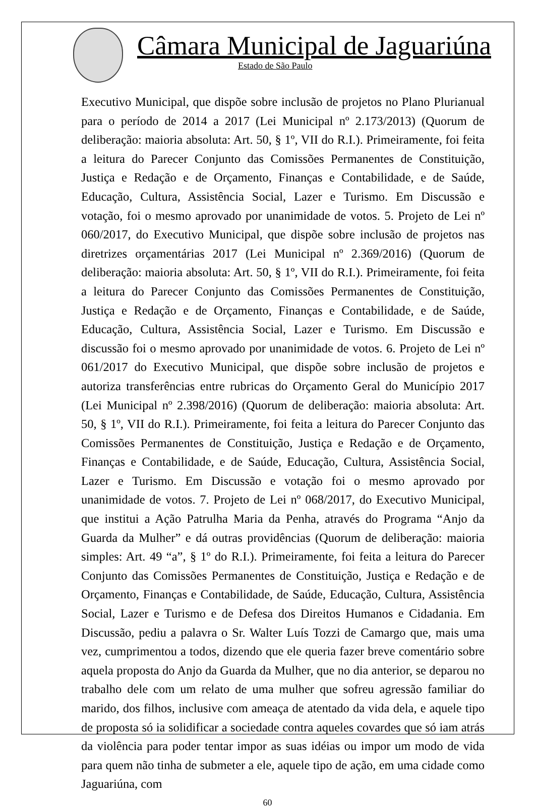Câmara Municipal de Jaguariúna
Estado de São Paulo
Executivo Municipal, que dispõe sobre inclusão de projetos no Plano Plurianual para o período de 2014 a 2017 (Lei Municipal nº 2.173/2013) (Quorum de deliberação: maioria absoluta: Art. 50, § 1º, VII do R.I.). Primeiramente, foi feita a leitura do Parecer Conjunto das Comissões Permanentes de Constituição, Justiça e Redação e de Orçamento, Finanças e Contabilidade, e de Saúde, Educação, Cultura, Assistência Social, Lazer e Turismo. Em Discussão e votação, foi o mesmo aprovado por unanimidade de votos. 5. Projeto de Lei nº 060/2017, do Executivo Municipal, que dispõe sobre inclusão de projetos nas diretrizes orçamentárias 2017 (Lei Municipal nº 2.369/2016) (Quorum de deliberação: maioria absoluta: Art. 50, § 1º, VII do R.I.). Primeiramente, foi feita a leitura do Parecer Conjunto das Comissões Permanentes de Constituição, Justiça e Redação e de Orçamento, Finanças e Contabilidade, e de Saúde, Educação, Cultura, Assistência Social, Lazer e Turismo. Em Discussão e discussão foi o mesmo aprovado por unanimidade de votos. 6. Projeto de Lei nº 061/2017 do Executivo Municipal, que dispõe sobre inclusão de projetos e autoriza transferências entre rubricas do Orçamento Geral do Município 2017 (Lei Municipal nº 2.398/2016) (Quorum de deliberação: maioria absoluta: Art. 50, § 1º, VII do R.I.). Primeiramente, foi feita a leitura do Parecer Conjunto das Comissões Permanentes de Constituição, Justiça e Redação e de Orçamento, Finanças e Contabilidade, e de Saúde, Educação, Cultura, Assistência Social, Lazer e Turismo. Em Discussão e votação foi o mesmo aprovado por unanimidade de votos. 7. Projeto de Lei nº 068/2017, do Executivo Municipal, que institui a Ação Patrulha Maria da Penha, através do Programa “Anjo da Guarda da Mulher” e dá outras providências (Quorum de deliberação: maioria simples: Art. 49 “a”, § 1º do R.I.). Primeiramente, foi feita a leitura do Parecer Conjunto das Comissões Permanentes de Constituição, Justiça e Redação e de Orçamento, Finanças e Contabilidade, de Saúde, Educação, Cultura, Assistência Social, Lazer e Turismo e de Defesa dos Direitos Humanos e Cidadania. Em Discussão, pediu a palavra o Sr. Walter Luís Tozzi de Camargo que, mais uma vez, cumprimentou a todos, dizendo que ele queria fazer breve comentário sobre aquela proposta do Anjo da Guarda da Mulher, que no dia anterior, se deparou no trabalho dele com um relato de uma mulher que sofreu agressão familiar do marido, dos filhos, inclusive com ameaça de atentado da vida dela, e aquele tipo de proposta só ia solidificar a sociedade contra aqueles covardes que só iam atrás da violência para poder tentar impor as suas idéias ou impor um modo de vida para quem não tinha de submeter a ele, aquele tipo de ação, em uma cidade como Jaguariúna, com
60